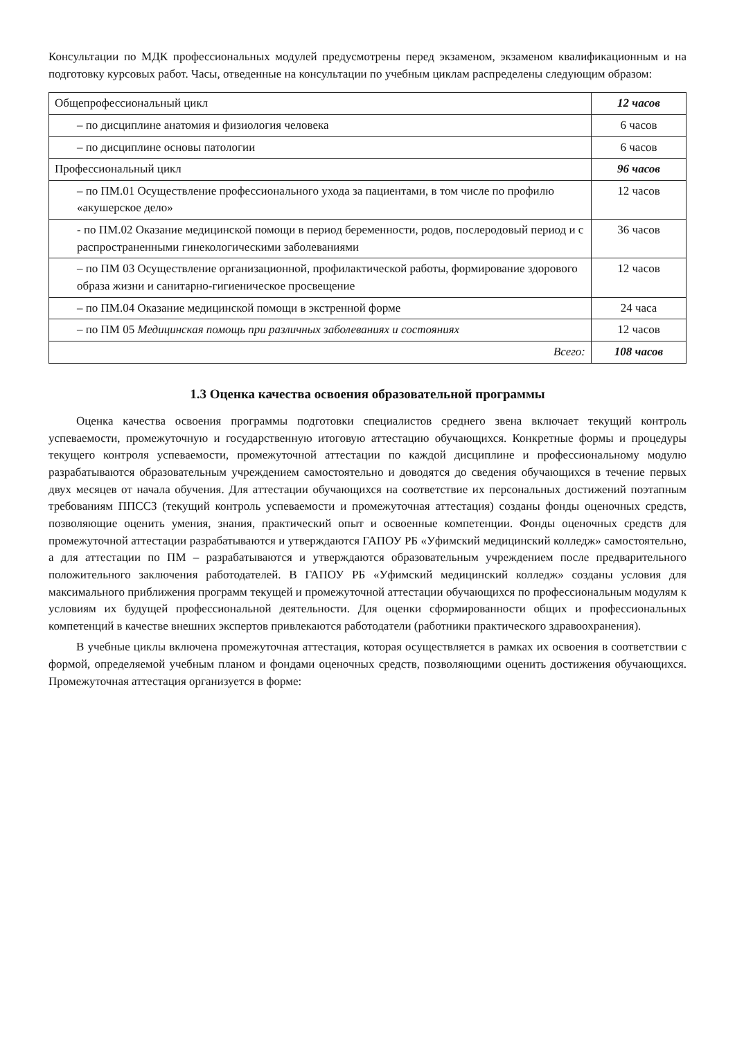Консультации по МДК профессиональных модулей предусмотрены перед экзаменом, экзаменом квалификационным и на подготовку курсовых работ. Часы, отведенные на консультации по учебным циклам распределены следующим образом:
| Общепрофессиональный цикл | 12 часов |
| – по дисциплине анатомия и физиология человека | 6 часов |
| – по дисциплине основы патологии | 6 часов |
| Профессиональный цикл | 96 часов |
| – по ПМ.01 Осуществление профессионального ухода за пациентами, в том числе по профилю «акушерское дело» | 12 часов |
| - по ПМ.02 Оказание медицинской помощи в период беременности, родов, послеродовый период и с распространенными гинекологическими заболеваниями | 36 часов |
| – по ПМ 03 Осуществление организационной, профилактической работы, формирование здорового образа жизни и санитарно-гигиеническое просвещение | 12 часов |
| – по ПМ.04 Оказание медицинской помощи в экстренной форме | 24 часа |
| – по ПМ 05 Медицинская помощь при различных заболеваниях и состояниях | 12 часов |
| Всего: | 108 часов |
1.3 Оценка качества освоения образовательной программы
Оценка качества освоения программы подготовки специалистов среднего звена включает текущий контроль успеваемости, промежуточную и государственную итоговую аттестацию обучающихся. Конкретные формы и процедуры текущего контроля успеваемости, промежуточной аттестации по каждой дисциплине и профессиональному модулю разрабатываются образовательным учреждением самостоятельно и доводятся до сведения обучающихся в течение первых двух месяцев от начала обучения. Для аттестации обучающихся на соответствие их персональных достижений поэтапным требованиям ППССЗ (текущий контроль успеваемости и промежуточная аттестация) созданы фонды оценочных средств, позволяющие оценить умения, знания, практический опыт и освоенные компетенции. Фонды оценочных средств для промежуточной аттестации разрабатываются и утверждаются ГАПОУ РБ «Уфимский медицинский колледж» самостоятельно, а для аттестации по ПМ – разрабатываются и утверждаются образовательным учреждением после предварительного положительного заключения работодателей. В ГАПОУ РБ «Уфимский медицинский колледж» созданы условия для максимального приближения программ текущей и промежуточной аттестации обучающихся по профессиональным модулям к условиям их будущей профессиональной деятельности. Для оценки сформированности общих и профессиональных компетенций в качестве внешних экспертов привлекаются работодатели (работники практического здравоохранения).
В учебные циклы включена промежуточная аттестация, которая осуществляется в рамках их освоения в соответствии с формой, определяемой учебным планом и фондами оценочных средств, позволяющими оценить достижения обучающихся. Промежуточная аттестация организуется в форме: